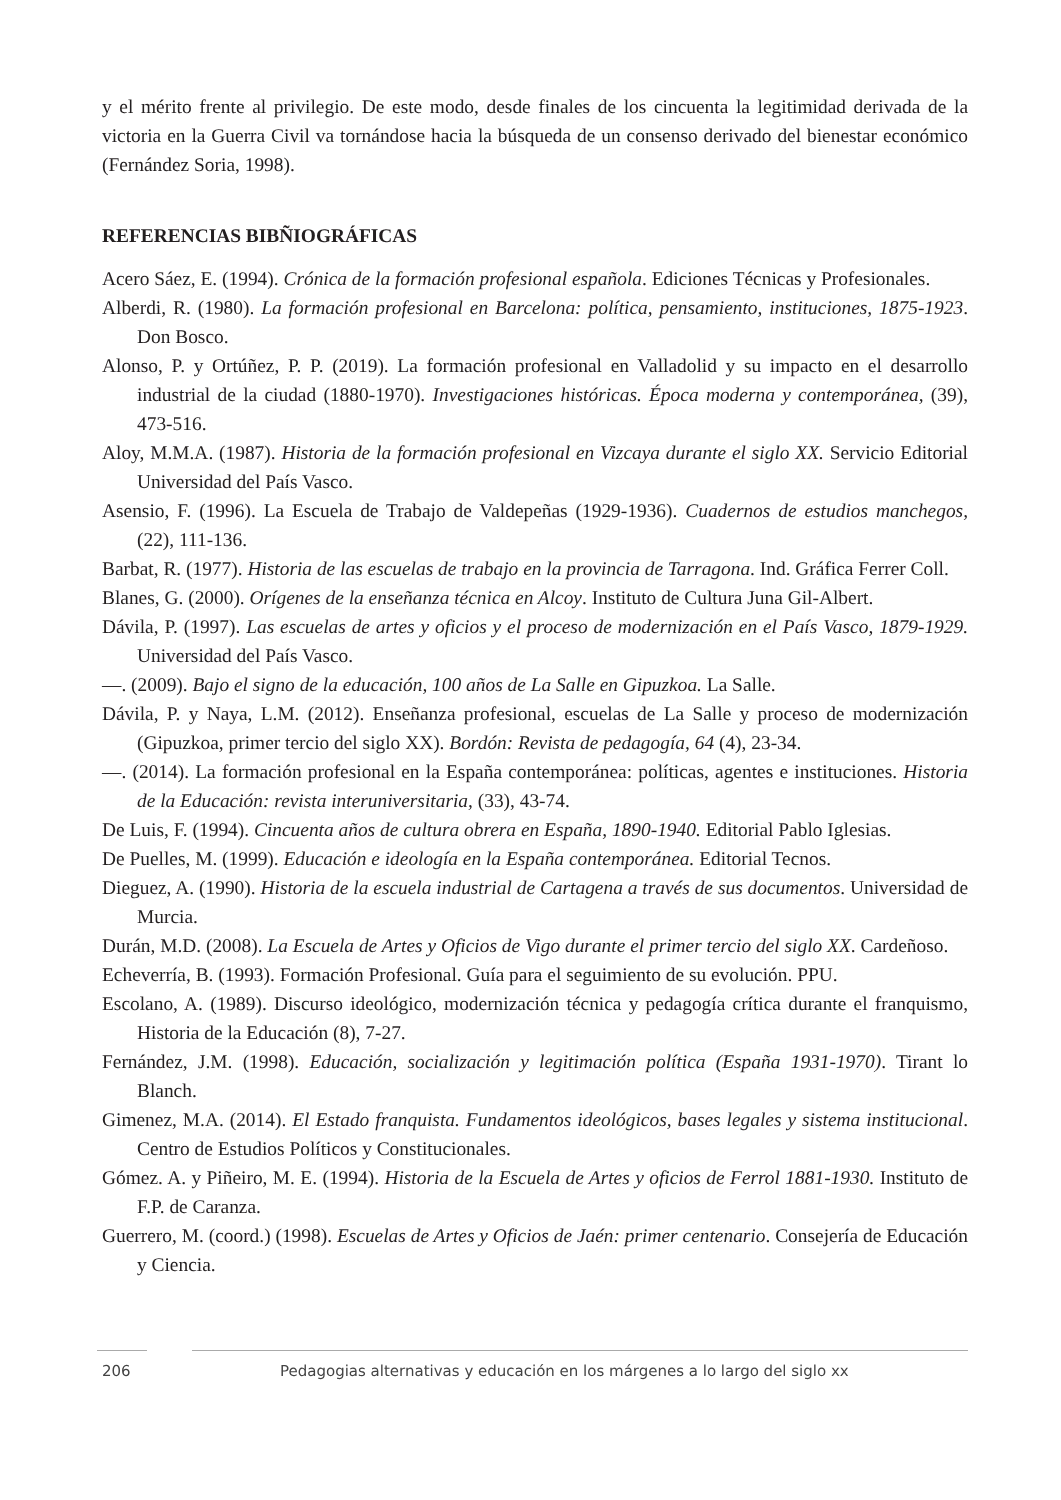y el mérito frente al privilegio. De este modo, desde finales de los cincuenta la legitimidad derivada de la victoria en la Guerra Civil va tornándose hacia la búsqueda de un consenso derivado del bienestar económico (Fernández Soria, 1998).
REFERENCIAS BIBÑIOGRÁFICAS
Acero Sáez, E. (1994). Crónica de la formación profesional española. Ediciones Técnicas y Profesionales.
Alberdi, R. (1980). La formación profesional en Barcelona: política, pensamiento, instituciones, 1875-1923. Don Bosco.
Alonso, P. y Ortúñez, P. P. (2019). La formación profesional en Valladolid y su impacto en el desarrollo industrial de la ciudad (1880-1970). Investigaciones históricas. Época moderna y contemporánea, (39), 473-516.
Aloy, M.M.A. (1987). Historia de la formación profesional en Vizcaya durante el siglo XX. Servicio Editorial Universidad del País Vasco.
Asensio, F. (1996). La Escuela de Trabajo de Valdepeñas (1929-1936). Cuadernos de estudios manchegos, (22), 111-136.
Barbat, R. (1977). Historia de las escuelas de trabajo en la provincia de Tarragona. Ind. Gráfica Ferrer Coll.
Blanes, G. (2000). Orígenes de la enseñanza técnica en Alcoy. Instituto de Cultura Juna Gil-Albert.
Dávila, P. (1997). Las escuelas de artes y oficios y el proceso de modernización en el País Vasco, 1879-1929. Universidad del País Vasco.
—. (2009). Bajo el signo de la educación, 100 años de La Salle en Gipuzkoa. La Salle.
Dávila, P. y Naya, L.M. (2012). Enseñanza profesional, escuelas de La Salle y proceso de modernización (Gipuzkoa, primer tercio del siglo XX). Bordón: Revista de pedagogía, 64 (4), 23-34.
—. (2014). La formación profesional en la España contemporánea: políticas, agentes e instituciones. Historia de la Educación: revista interuniversitaria, (33), 43-74.
De Luis, F. (1994). Cincuenta años de cultura obrera en España, 1890-1940. Editorial Pablo Iglesias.
De Puelles, M. (1999). Educación e ideología en la España contemporánea. Editorial Tecnos.
Dieguez, A. (1990). Historia de la escuela industrial de Cartagena a través de sus documentos. Universidad de Murcia.
Durán, M.D. (2008). La Escuela de Artes y Oficios de Vigo durante el primer tercio del siglo XX. Cardeñoso.
Echeverría, B. (1993). Formación Profesional. Guía para el seguimiento de su evolución. PPU.
Escolano, A. (1989). Discurso ideológico, modernización técnica y pedagogía crítica durante el franquismo, Historia de la Educación (8), 7-27.
Fernández, J.M. (1998). Educación, socialización y legitimación política (España 1931-1970). Tirant lo Blanch.
Gimenez, M.A. (2014). El Estado franquista. Fundamentos ideológicos, bases legales y sistema institucional. Centro de Estudios Políticos y Constitucionales.
Gómez. A. y Piñeiro, M. E. (1994). Historia de la Escuela de Artes y oficios de Ferrol 1881-1930. Instituto de F.P. de Caranza.
Guerrero, M. (coord.) (1998). Escuelas de Artes y Oficios de Jaén: primer centenario. Consejería de Educación y Ciencia.
206 Pedagogias alternativas y educación en los márgenes a lo largo del siglo xx